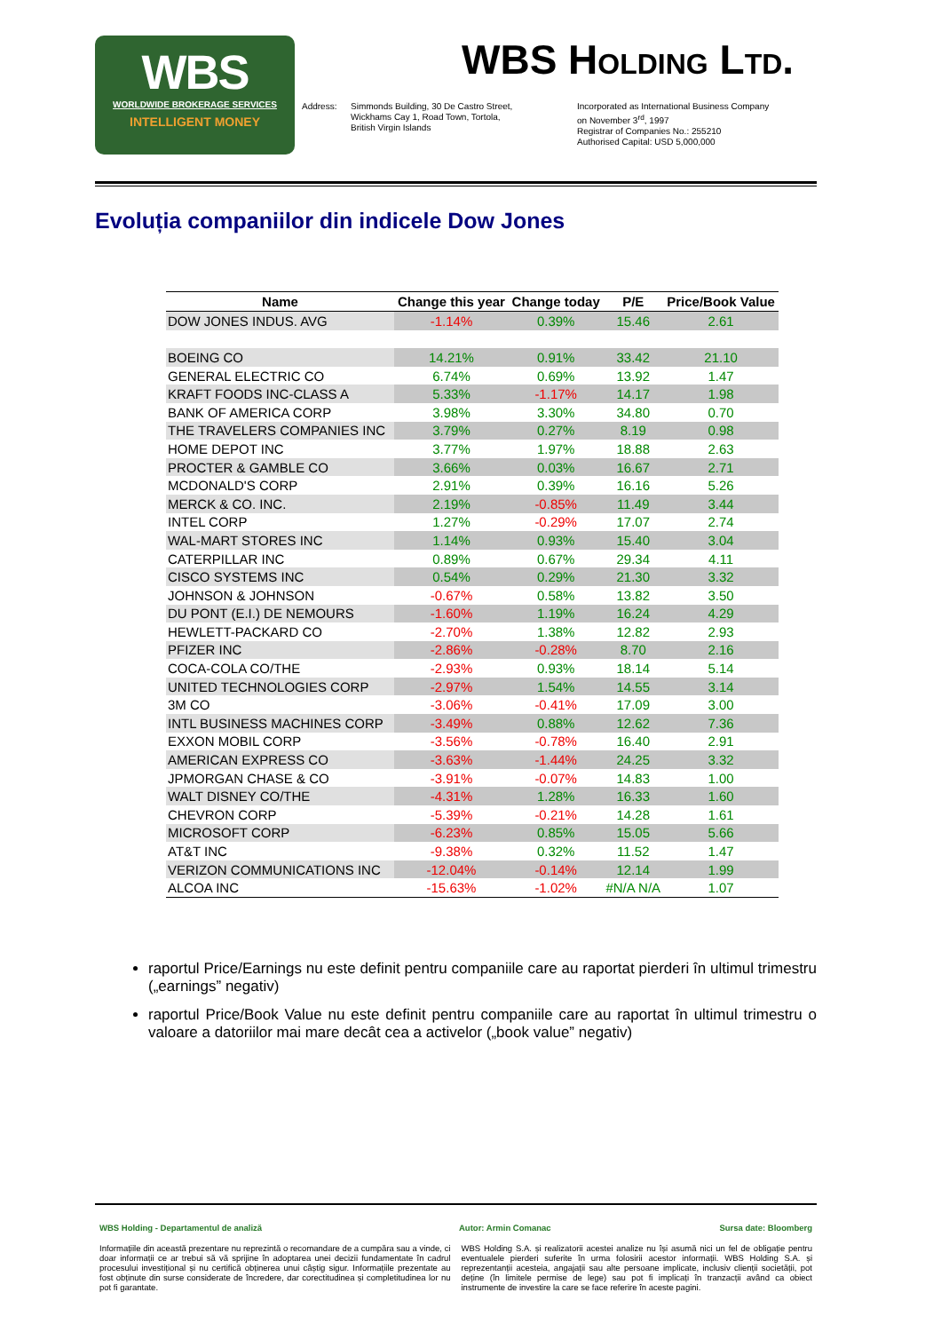WBS
WORLDWIDE BROKERAGE SERVICES
INTELLIGENT MONEY
WBS Holding Ltd.
Address: Simmonds Building, 30 De Castro Street,
Wickhams Cay 1, Road Town, Tortola,
British Virgin Islands
Incorporated as International Business Company
on November 3<sup>rd</sup>, 1997
Registrar of Companies No.: 255210
Authorised Capital: USD 5,000,000
Evoluția companiilor din indicele Dow Jones
| Name | Change this year | Change today | P/E | Price/Book Value |
| --- | --- | --- | --- | --- |
| DOW JONES INDUS. AVG | -1.14% | 0.39% | 15.46 | 2.61 |
| BOEING CO | 14.21% | 0.91% | 33.42 | 21.10 |
| GENERAL ELECTRIC CO | 6.74% | 0.69% | 13.92 | 1.47 |
| KRAFT FOODS INC-CLASS A | 5.33% | -1.17% | 14.17 | 1.98 |
| BANK OF AMERICA CORP | 3.98% | 3.30% | 34.80 | 0.70 |
| THE TRAVELERS COMPANIES INC | 3.79% | 0.27% | 8.19 | 0.98 |
| HOME DEPOT INC | 3.77% | 1.97% | 18.88 | 2.63 |
| PROCTER & GAMBLE CO | 3.66% | 0.03% | 16.67 | 2.71 |
| MCDONALD'S CORP | 2.91% | 0.39% | 16.16 | 5.26 |
| MERCK & CO. INC. | 2.19% | -0.85% | 11.49 | 3.44 |
| INTEL CORP | 1.27% | -0.29% | 17.07 | 2.74 |
| WAL-MART STORES INC | 1.14% | 0.93% | 15.40 | 3.04 |
| CATERPILLAR INC | 0.89% | 0.67% | 29.34 | 4.11 |
| CISCO SYSTEMS INC | 0.54% | 0.29% | 21.30 | 3.32 |
| JOHNSON & JOHNSON | -0.67% | 0.58% | 13.82 | 3.50 |
| DU PONT (E.I.) DE NEMOURS | -1.60% | 1.19% | 16.24 | 4.29 |
| HEWLETT-PACKARD CO | -2.70% | 1.38% | 12.82 | 2.93 |
| PFIZER INC | -2.86% | -0.28% | 8.70 | 2.16 |
| COCA-COLA CO/THE | -2.93% | 0.93% | 18.14 | 5.14 |
| UNITED TECHNOLOGIES CORP | -2.97% | 1.54% | 14.55 | 3.14 |
| 3M CO | -3.06% | -0.41% | 17.09 | 3.00 |
| INTL BUSINESS MACHINES CORP | -3.49% | 0.88% | 12.62 | 7.36 |
| EXXON MOBIL CORP | -3.56% | -0.78% | 16.40 | 2.91 |
| AMERICAN EXPRESS CO | -3.63% | -1.44% | 24.25 | 3.32 |
| JPMORGAN CHASE & CO | -3.91% | -0.07% | 14.83 | 1.00 |
| WALT DISNEY CO/THE | -4.31% | 1.28% | 16.33 | 1.60 |
| CHEVRON CORP | -5.39% | -0.21% | 14.28 | 1.61 |
| MICROSOFT CORP | -6.23% | 0.85% | 15.05 | 5.66 |
| AT&T INC | -9.38% | 0.32% | 11.52 | 1.47 |
| VERIZON COMMUNICATIONS INC | -12.04% | -0.14% | 12.14 | 1.99 |
| ALCOA INC | -15.63% | -1.02% | #N/A N/A | 1.07 |
raportul Price/Earnings nu este definit pentru companiile care au raportat pierderi în ultimul trimestru („earnings” negativ)
raportul Price/Book Value nu este definit pentru companiile care au raportat în ultimul trimestru o valoare a datoriilor mai mare decât cea a activelor („book value” negativ)
WBS Holding - Departamentul de analiză Autor: Armin Comanac Sursa date: Bloomberg
Informațiile din această prezentare nu reprezintă o recomandare de a cumpăra sau a vinde, ci doar informații ce ar trebui să vă sprijine în adoptarea unei decizii fundamentate în cadrul procesului investițional și nu certifică obținerea unui câștig sigur. Informațiile prezentate au fost obținute din surse considerate de încredere, dar corectitudinea și completitudinea lor nu pot fi garantate.
WBS Holding S.A. și realizatorii acestei analize nu își asumă nici un fel de obligație pentru eventualele pierderi suferite în urma folosirii acestor informații. WBS Holding S.A. și reprezentanții acesteia, angajații sau alte persoane implicate, inclusiv clienții societății, pot deține (în limitele permise de lege) sau pot fi implicați în tranzacții având ca obiect instrumente de investire la care se face referire în aceste pagini.